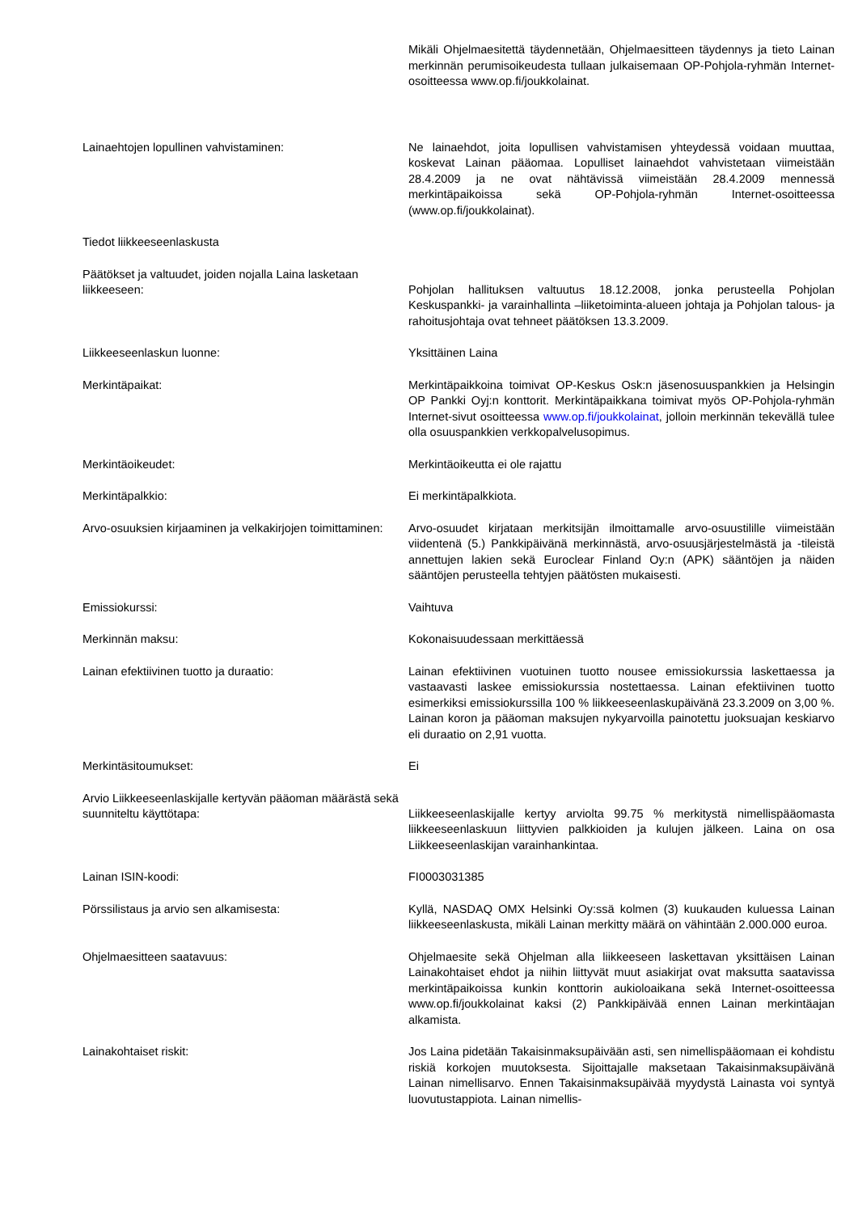Mikäli Ohjelmaesitettä täydennetään, Ohjelmaesitteen täydennys ja tieto Lainan merkinnän perumisoikeudesta tullaan julkaisemaan OP-Pohjola-ryhmän Internet-osoitteessa www.op.fi/joukkolainat.
Lainaehtojen lopullinen vahvistaminen: Ne lainaehdot, joita lopullisen vahvistamisen yhteydessä voidaan muuttaa, koskevat Lainan pääomaa. Lopulliset lainaehdot vahvistetaan viimeistään 28.4.2009 ja ne ovat nähtävissä viimeistään 28.4.2009 mennessä merkintäpaikoissa sekä OP-Pohjola-ryhmän Internet-osoitteessa (www.op.fi/joukkolainat).
Tiedot liikkeeseenlaskusta
Päätökset ja valtuudet, joiden nojalla Laina lasketaan liikkeeseen:
Pohjolan hallituksen valtuutus 18.12.2008, jonka perusteella Pohjolan Keskuspankki- ja varainhallinta –liiketoiminta-alueen johtaja ja Pohjolan talous- ja rahoitusjohtaja ovat tehneet päätöksen 13.3.2009.
Liikkeeseenlaskun luonne: Yksittäinen Laina
Merkintäpaikat: Merkintäpaikkoina toimivat OP-Keskus Osk:n jäsenosuuspankkien ja Helsingin OP Pankki Oyj:n konttorit. Merkintäpaikkana toimivat myös OP-Pohjola-ryhmän Internet-sivut osoitteessa www.op.fi/joukkolainat, jolloin merkinnän tekevällä tulee olla osuuspankkien verkkopalvelusopimus.
Merkintäoikeudet: Merkintäoikeutta ei ole rajattu
Merkintäpalkkio: Ei merkintäpalkkiota.
Arvo-osuuksien kirjaaminen ja velkakirjojen toimittaminen:
Arvo-osuudet kirjataan merkitsijän ilmoittamalle arvo-osuustilille viimeistään viidentenä (5.) Pankkipäivänä merkinnästä, arvo-osuusjärjestelmästä ja -tileistä annettujen lakien sekä Euroclear Finland Oy:n (APK) sääntöjen ja näiden sääntöjen perusteella tehtyjen päätösten mukaisesti.
Emissiokurssi: Vaihtuva
Merkinnän maksu: Kokonaisuudessaan merkittäessä
Lainan efektiivinen tuotto ja duraatio: Lainan efektiivinen vuotuinen tuotto nousee emissiokurssia laskettaessa ja vastaavasti laskee emissiokurssia nostettaessa. Lainan efektiivinen tuotto esimerkiksi emissiokurssilla 100 % liikkeeseenlaskupäivänä 23.3.2009 on 3,00 %. Lainan koron ja pääoman maksujen nykyarvoilla painotettu juoksuajan keskiarvo eli duraatio on 2,91 vuotta.
Merkintäsitoumukset: Ei
Arvio Liikkeeseenlaskijalle kertyvän pääoman määrästä sekä suunniteltu käyttötapa:
Liikkeeseenlaskijalle kertyy arviolta 99.75 % merkitystä nimellispääomasta liikkeeseenlaskuun liittyvien palkkioiden ja kulujen jälkeen. Laina on osa Liikkeeseenlaskijan varainhankintaa.
Lainan ISIN-koodi: FI0003031385
Pörssilistaus ja arvio sen alkamisesta: Kyllä, NASDAQ OMX Helsinki Oy:ssä kolmen (3) kuukauden kuluessa Lainan liikkeeseenlaskusta, mikäli Lainan merkitty määrä on vähintään 2.000.000 euroa.
Ohjelmaesitteen saatavuus: Ohjelmaesite sekä Ohjelman alla liikkeeseen laskettavan yksittäisen Lainan Lainakohtaiset ehdot ja niihin liittyvät muut asiakirjat ovat maksutta saatavissa merkintäpaikoissa kunkin konttorin aukioloaikana sekä Internet-osoitteessa www.op.fi/joukkolainat kaksi (2) Pankkipäivää ennen Lainan merkintäajan alkamista.
Lainakohtaiset riskit: Jos Laina pidetään Takaisinmaksupäivään asti, sen nimellispääomaan ei kohdistu riskiä korkojen muutoksesta. Sijoittajalle maksetaan Takaisinmaksupäivänä Lainan nimellisarvo. Ennen Takaisinmaksupäivää myydystä Lainasta voi syntyä luovutustappiota. Lainan nimellis-